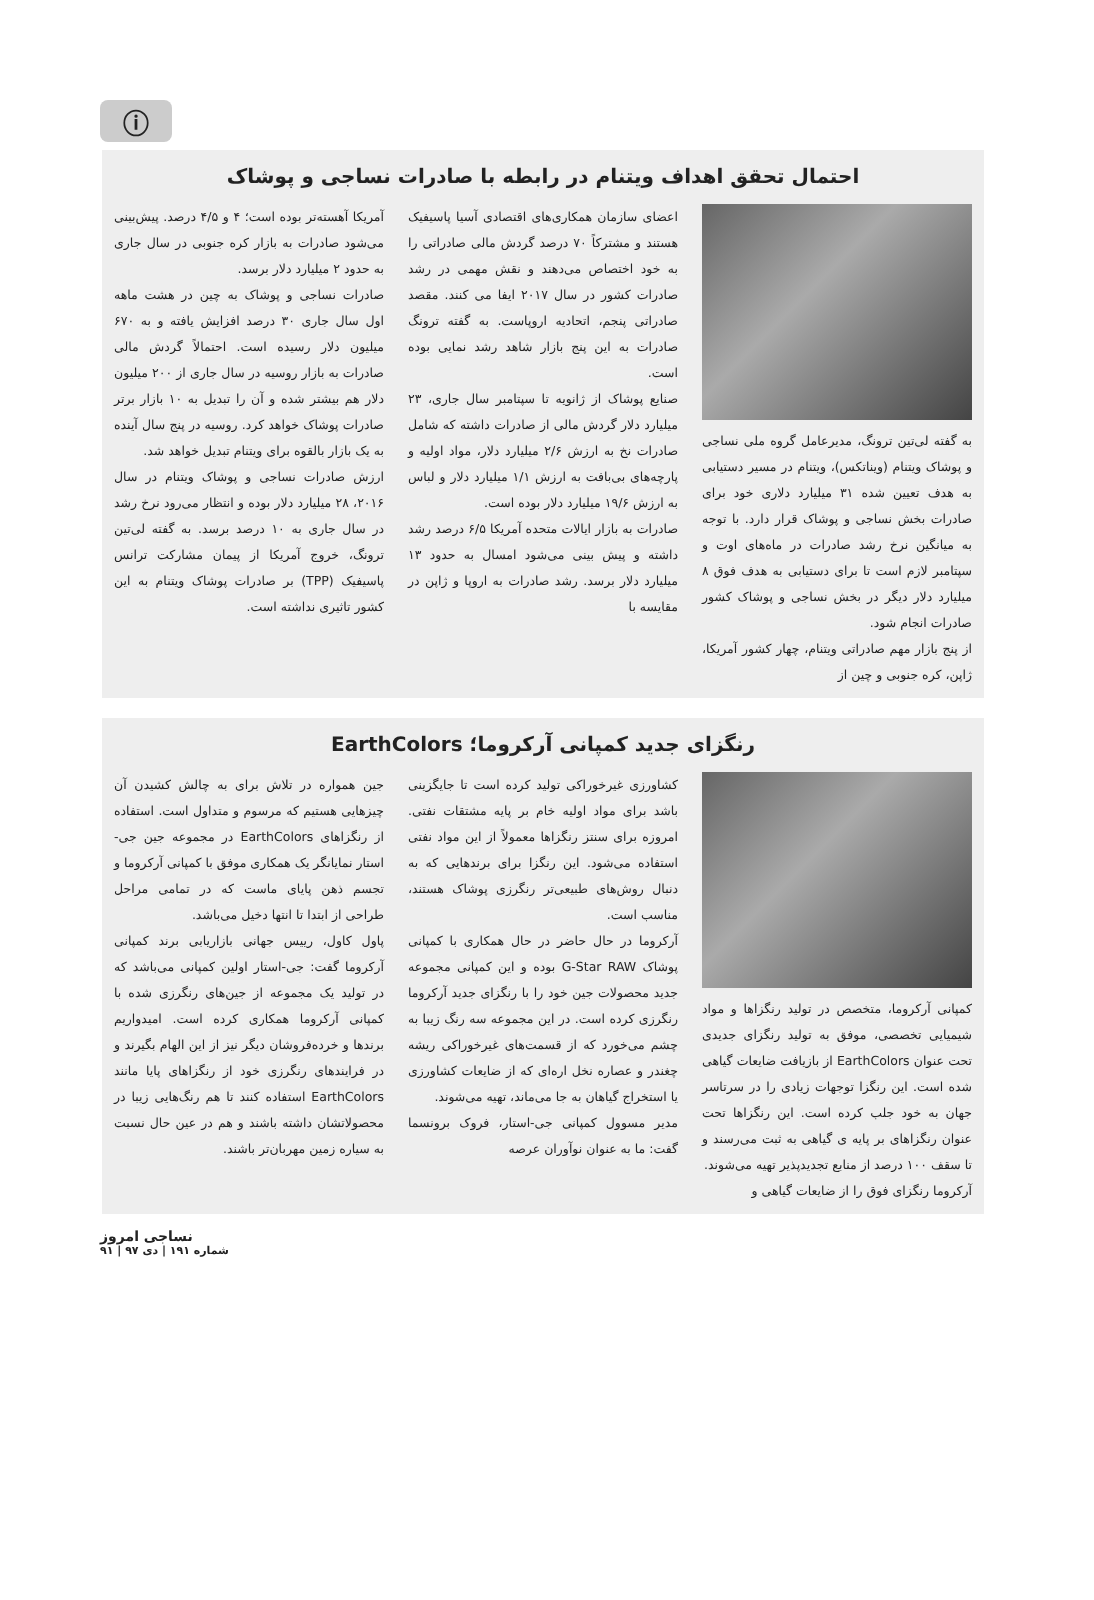ⓘ
احتمال تحقق اهداف ویتنام در رابطه با صادرات نساجی و پوشاک
به گفته لی‌تین ترونگ، مدیرعامل گروه ملی نساجی و پوشاک ویتنام (ویناتکس)، ویتنام در مسیر دستیابی به هدف تعیین شده ۳۱ میلیارد دلاری خود برای صادرات بخش نساجی و پوشاک قرار دارد. با توجه به میانگین نرخ رشد صادرات در ماه‌های اوت و سپتامبر لازم است تا برای دستیابی به هدف فوق ۸ میلیارد دلار دیگر در بخش نساجی و پوشاک کشور صادرات انجام شود.
از پنج بازار مهم صادراتی ویتنام، چهار کشور آمریکا، ژاپن، کره جنوبی و چین از
اعضای سازمان همکاری‌های اقتصادی آسیا پاسیفیک هستند و مشترکاً ۷۰ درصد گردش مالی صادراتی را به خود اختصاص می‌دهند و نقش مهمی در رشد صادرات کشور در سال ۲۰۱۷ ایفا می کنند. مقصد صادراتی پنجم، اتحادیه اروپاست. به گفته ترونگ صادرات به این پنج بازار شاهد رشد نمایی بوده است.
صنایع پوشاک از ژانویه تا سپتامبر سال جاری، ۲۳ میلیارد دلار گردش مالی از صادرات داشته که شامل صادرات نخ به ارزش ۲/۶ میلیارد دلار، مواد اولیه و پارچه‌های بی‌بافت به ارزش ۱/۱ میلیارد دلار و لباس به ارزش ۱۹/۶ میلیارد دلار بوده است.
صادرات به بازار ایالات متحده آمریکا ۶/۵ درصد رشد داشته و پیش بینی می‌شود امسال به حدود ۱۳ میلیارد دلار برسد. رشد صادرات به اروپا و ژاپن در مقایسه با
آمریکا آهسته‌تر بوده است؛ ۴ و ۴/۵ درصد. پیش‌بینی می‌شود صادرات به بازار کره جنوبی در سال جاری به حدود ۲ میلیارد دلار برسد.
صادرات نساجی و پوشاک به چین در هشت ماهه اول سال جاری ۳۰ درصد افزایش یافته و به ۶۷۰ میلیون دلار رسیده است. احتمالاً گردش مالی صادرات به بازار روسیه در سال جاری از ۲۰۰ میلیون دلار هم بیشتر شده و آن را تبدیل به ۱۰ بازار برتر صادرات پوشاک خواهد کرد. روسیه در پنج سال آینده به یک بازار بالقوه برای ویتنام تبدیل خواهد شد.
ارزش صادرات نساجی و پوشاک ویتنام در سال ۲۰۱۶، ۲۸ میلیارد دلار بوده و انتظار می‌رود نرخ رشد در سال جاری به ۱۰ درصد برسد. به گفته لی‌تین ترونگ، خروج آمریکا از پیمان مشارکت ترانس پاسیفیک (TPP) بر صادرات پوشاک ویتنام به این کشور تاثیری نداشته است.
رنگزای جدید کمپانی آرکروما؛ EarthColors
کمپانی آرکروما، متخصص در تولید رنگزاها و مواد شیمیایی تخصصی، موفق به تولید رنگزای جدیدی تحت عنوان EarthColors از بازیافت ضایعات گیاهی شده است. این رنگزا توجهات زیادی را در سرتاسر جهان به خود جلب کرده است. این رنگزاها تحت عنوان رنگزاهای بر پایه ی گیاهی به ثبت می‌رسند و تا سقف ۱۰۰ درصد از منابع تجدیدپذیر تهیه می‌شوند.
آرکروما رنگزای فوق را از ضایعات گیاهی و
کشاورزی غیرخوراکی تولید کرده است تا جایگزینی باشد برای مواد اولیه خام بر پایه مشتقات نفتی. امروزه برای سنتز رنگزاها معمولاً از این مواد نفتی استفاده می‌شود. این رنگزا برای برندهایی که به دنبال روش‌های طبیعی‌تر رنگرزی پوشاک هستند، مناسب است.
آرکروما در حال حاضر در حال همکاری با کمپانی پوشاک G-Star RAW بوده و این کمپانی مجموعه جدید محصولات جین خود را با رنگزای جدید آرکروما رنگرزی کرده است. در این مجموعه سه رنگ زیبا به چشم می‌خورد که از قسمت‌های غیرخوراکی ریشه چغندر و عصاره نخل اره‌ای که از ضایعات کشاورزی یا استخراج گیاهان به جا می‌ماند، تهیه می‌شوند.
مدیر مسوول کمپانی جی-استار، فروک برونسما گفت: ما به عنوان نوآوران عرصه
جین همواره در تلاش برای به چالش کشیدن آن چیزهایی هستیم که مرسوم و متداول است. استفاده از رنگزاهای EarthColors در مجموعه جین جی-استار نمایانگر یک همکاری موفق با کمپانی آرکروما و تجسم ذهن پایای ماست که در تمامی مراحل طراحی از ابتدا تا انتها دخیل می‌باشد.
پاول کاول، رییس جهانی بازاریابی برند کمپانی آرکروما گفت: جی-استار اولین کمپانی می‌باشد که در تولید یک مجموعه از جین‌های رنگرزی شده با کمپانی آرکروما همکاری کرده است. امیدواریم برندها و خرده‌فروشان دیگر نیز از این الهام بگیرند و در فرایندهای رنگرزی خود از رنگزاهای پایا مانند EarthColors استفاده کنند تا هم رنگ‌هایی زیبا در محصولاتشان داشته باشند و هم در عین حال نسبت به سیاره زمین مهربان‌تر باشند.
نساجی امروز
شماره ۱۹۱ | دی ۹۷ | ۹۱